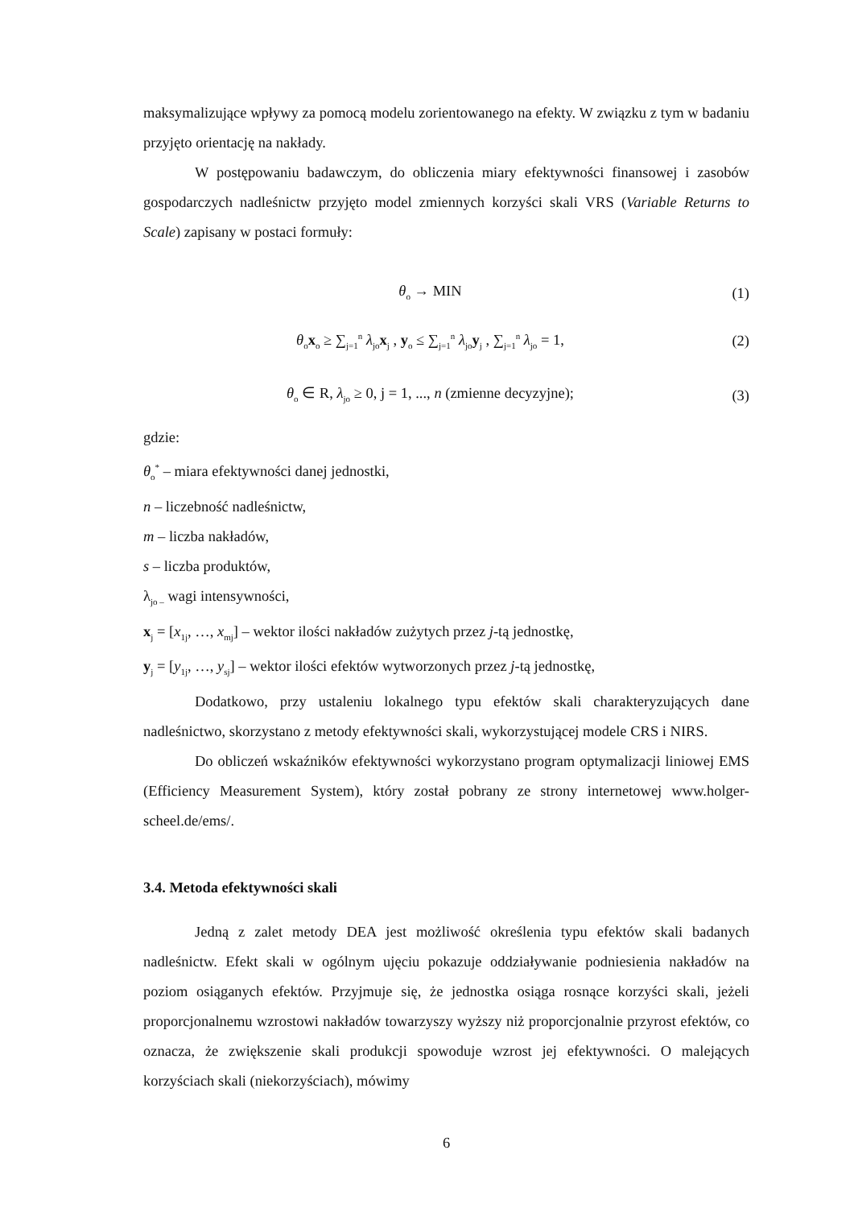maksymalizujące wpływy za pomocą modelu zorientowanego na efekty. W związku z tym w badaniu przyjęto orientację na nakłady.
W postępowaniu badawczym, do obliczenia miary efektywności finansowej i zasobów gospodarczych nadleśnictw przyjęto model zmiennych korzyści skali VRS (Variable Returns to Scale) zapisany w postaci formuły:
θ<sub>o</sub> → MIN (1)
θ<sub>o</sub>x<sub>o</sub> ≥ ∑<sub>j=1</sub><sup>n</sup> λ<sub>jo</sub>x<sub>j</sub> , y<sub>o</sub> ≤ ∑<sub>j=1</sub><sup>n</sup> λ<sub>jo</sub>y<sub>j</sub> , ∑<sub>j=1</sub><sup>n</sup> λ<sub>jo</sub> = 1, (2)
θ<sub>o</sub> ∈ R, λ<sub>jo</sub> ≥ 0, j = 1, ..., n (zmienne decyzyjne); (3)
gdzie:
θ<sub>o</sub><sup>*</sup> – miara efektywności danej jednostki,
n – liczebność nadleśnictw,
m – liczba nakładów,
s – liczba produktów,
λ<sub>jo –</sub> wagi intensywności,
x<sub>j</sub> = [x<sub>1j</sub>, …, x<sub>mj</sub>] – wektor ilości nakładów zużytych przez j-tą jednostkę,
y<sub>j</sub> = [y<sub>1j</sub>, …, y<sub>sj</sub>] – wektor ilości efektów wytworzonych przez j-tą jednostkę,
Dodatkowo, przy ustaleniu lokalnego typu efektów skali charakteryzujących dane nadleśnictwo, skorzystano z metody efektywności skali, wykorzystującej modele CRS i NIRS.
Do obliczeń wskaźników efektywności wykorzystano program optymalizacji liniowej EMS (Efficiency Measurement System), który został pobrany ze strony internetowej www.holger-scheel.de/ems/.
3.4. Metoda efektywności skali
Jedną z zalet metody DEA jest możliwość określenia typu efektów skali badanych nadleśnictw. Efekt skali w ogólnym ujęciu pokazuje oddziaływanie podniesienia nakładów na poziom osiąganych efektów. Przyjmuje się, że jednostka osiąga rosnące korzyści skali, jeżeli proporcjonalnemu wzrostowi nakładów towarzyszy wyższy niż proporcjonalnie przyrost efektów, co oznacza, że zwiększenie skali produkcji spowoduje wzrost jej efektywności. O malejących korzyściach skali (niekorzyściach), mówimy
6